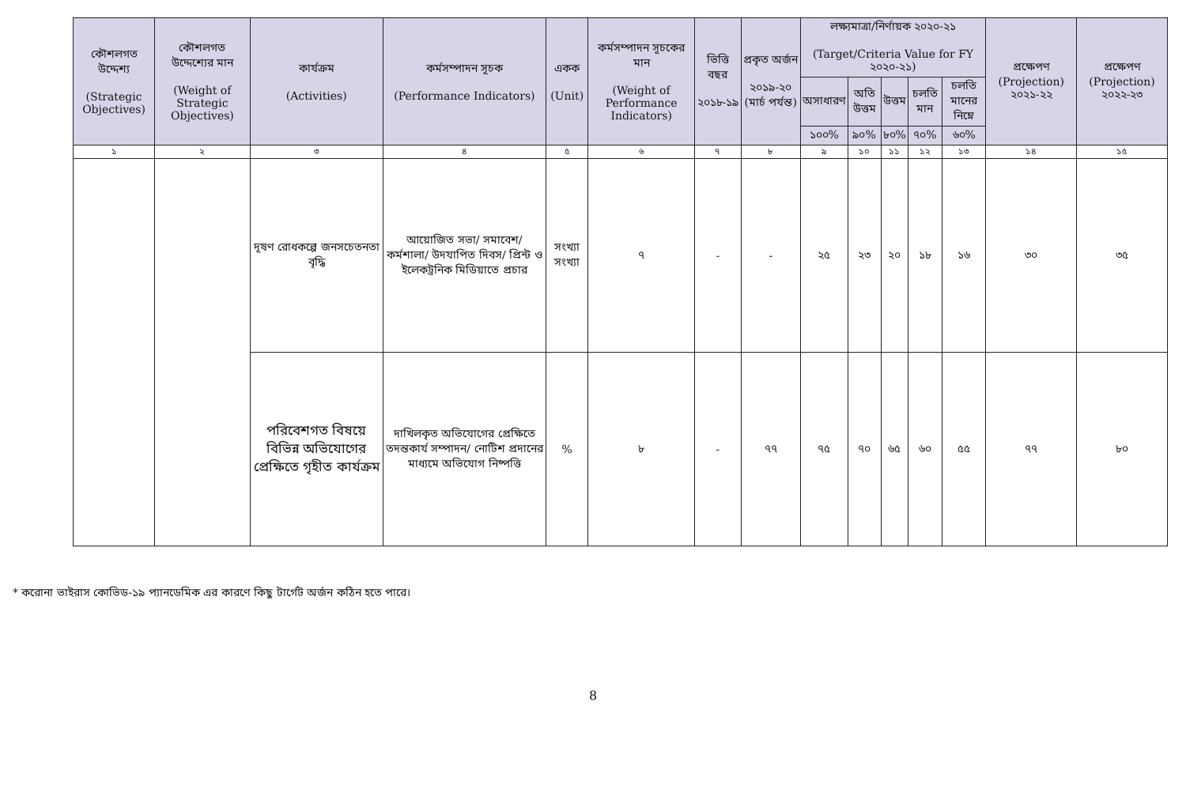| কৌশলগত উদ্দেশ্য (Strategic Objectives) | কৌশলগত উদ্দেশ্যের মান (Weight of Strategic Objectives) | কার্যক্রম (Activities) | কর্মসম্পাদন সূচক (Performance Indicators) | একক (Unit) | কর্মসম্পাদন সূচকের মান (Weight of Performance Indicators) | ভিত্তি বছর ২০১৮-১৯ | প্রকৃত অর্জন ২০১৯-২০ (মার্চ পর্যন্ত) | লক্ষ্যমাত্রা/নির্ণায়ক ২০২০-২১ (Target/Criteria Value for FY ২০২০-২১) | | | | | প্রক্ষেপণ (Projection) ২০২১-২২ | প্রক্ষেপণ (Projection) ২০২২-২৩ |
| --- | --- | --- | --- | --- | --- | --- | --- | --- | --- | --- | --- | --- | --- | --- |
| | | | | | | | | অসাধারণ | অতি উত্তম | উত্তম | চলতি মান | চলতি মানের নিম্নে | | |
| | | | | | | | | ১০০% | ৯০% | ৮০% | ৭০% | ৬০% | | |
| ১ | ২ | ৩ | ৪ | ৫ | ৬ | ৭ | ৮ | ৯ | ১০ | ১১ | ১২ | ১৩ | ১৪ | ১৫ |
| | | দূষণ রোধকল্পে জনসচেতনতা বৃদ্ধি | আয়োজিত সভা/ সমাবেশ/ কর্মশালা/ উদযাপিত দিবস/ প্রিন্ট ও ইলেকট্রনিক মিডিয়াতে প্রচার | সংখ্যা সংখ্যা | ৭ | - | - | ২৫ | ২৩ | ২০ | ১৮ | ১৬ | ৩০ | ৩৫ |
| | | পরিবেশগত বিষয়ে বিভিন্ন অভিযোগের প্রেক্ষিতে গৃহীত কার্যক্রম | দাখিলকৃত অভিযোগের প্রেক্ষিতে তদন্তকার্য সম্পাদন/ নোটিশ প্রদানের মাধ্যমে অভিযোগ নিষ্পত্তি | % | ৮ | - | ৭৭ | ৭৫ | ৭০ | ৬৫ | ৬০ | ৫৫ | ৭৭ | ৮০ |
* করোনা ভাইরাস কোভিড-১৯ প্যানডেমিক এর কারণে কিছু টার্গেট অর্জন কঠিন হতে পারে।
8